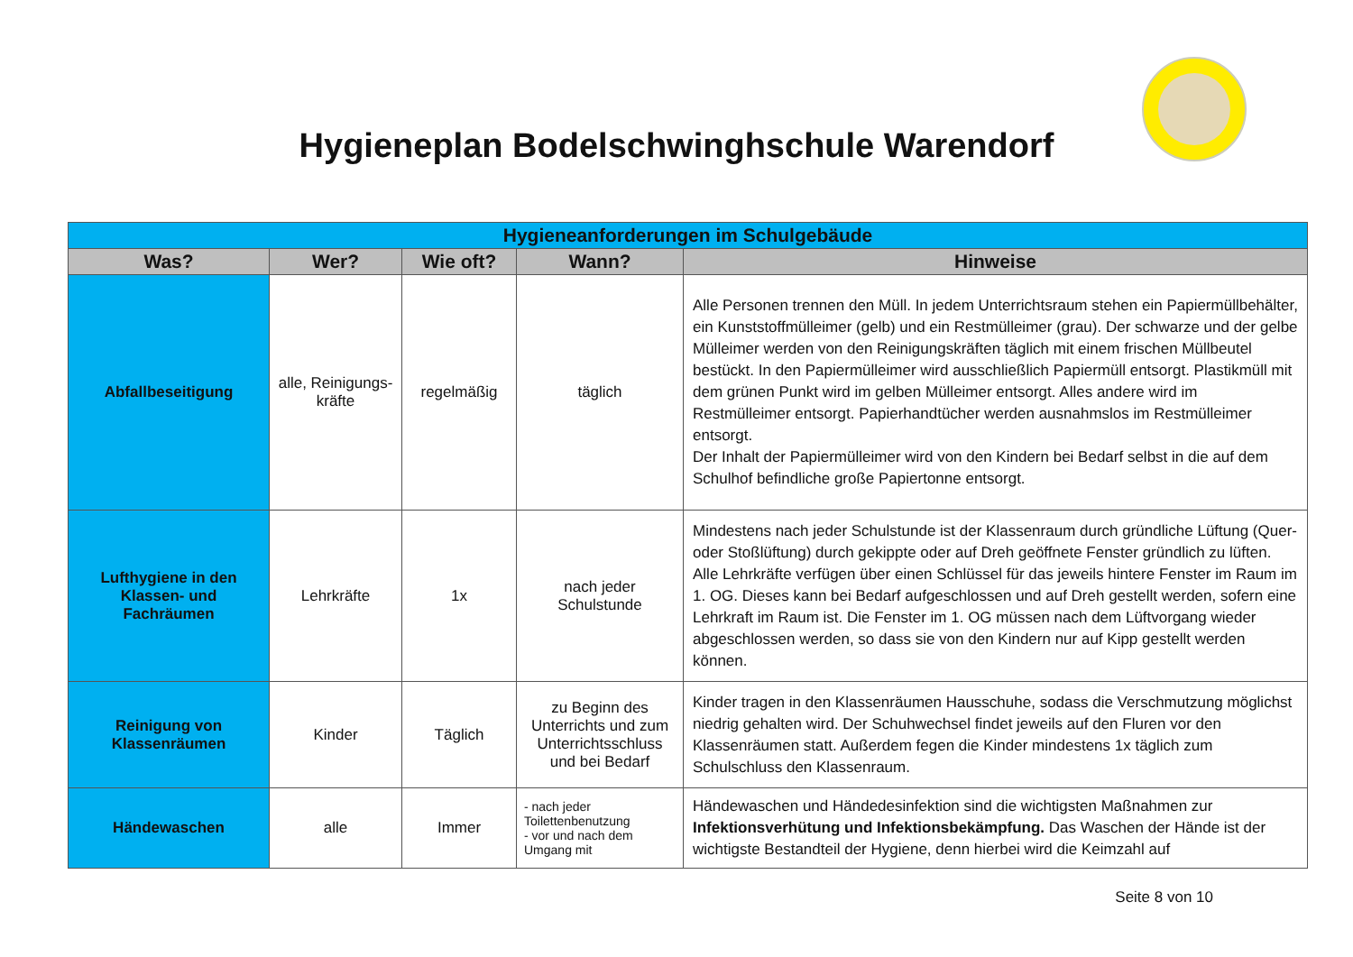Hygieneplan Bodelschwinghschule Warendorf
| Hygieneanforderungen im Schulgebäude | | | | |
| --- | --- | --- | --- | --- |
| Was? | Wer? | Wie oft? | Wann? | Hinweise |
| Abfallbeseitigung | alle, Reinigungs-kräfte | regelmäßig | täglich | Alle Personen trennen den Müll. In jedem Unterrichtsraum stehen ein Papiermüllbehälter, ein Kunststoffmülleimer (gelb) und ein Restmülleimer (grau). Der schwarze und der gelbe Mülleimer werden von den Reinigungskräften täglich mit einem frischen Müllbeutel bestückt. In den Papiermülleimer wird ausschließlich Papiermüll entsorgt. Plastikmüll mit dem grünen Punkt wird im gelben Mülleimer entsorgt. Alles andere wird im Restmülleimer entsorgt. Papierhandtücher werden ausnahmslos im Restmülleimer entsorgt. Der Inhalt der Papiermülleimer wird von den Kindern bei Bedarf selbst in die auf dem Schulhof befindliche große Papiertonne entsorgt. |
| Lufthygiene in den Klassen- und Fachräumen | Lehrkräfte | 1x | nach jeder Schulstunde | Mindestens nach jeder Schulstunde ist der Klassenraum durch gründliche Lüftung (Quer- oder Stoßlüftung) durch gekippte oder auf Dreh geöffnete Fenster gründlich zu lüften. Alle Lehrkräfte verfügen über einen Schlüssel für das jeweils hintere Fenster im Raum im 1. OG. Dieses kann bei Bedarf aufgeschlossen und auf Dreh gestellt werden, sofern eine Lehrkraft im Raum ist. Die Fenster im 1. OG müssen nach dem Lüftvorgang wieder abgeschlossen werden, so dass sie von den Kindern nur auf Kipp gestellt werden können. |
| Reinigung von Klassenräumen | Kinder | Täglich | zu Beginn des Unterrichts und zum Unterrichtsschluss und bei Bedarf | Kinder tragen in den Klassenräumen Hausschuhe, sodass die Verschmutzung möglichst niedrig gehalten wird. Der Schuhwechsel findet jeweils auf den Fluren vor den Klassenräumen statt. Außerdem fegen die Kinder mindestens 1x täglich zum Schulschluss den Klassenraum. |
| Händewaschen | alle | Immer | - nach jeder Toilettenbenutzung - vor und nach dem Umgang mit | Händewaschen und Händedesinfektion sind die wichtigsten Maßnahmen zur Infektionsverhütung und Infektionsbekämpfung. Das Waschen der Hände ist der wichtigste Bestandteil der Hygiene, denn hierbei wird die Keimzahl auf |
Seite 8 von 10